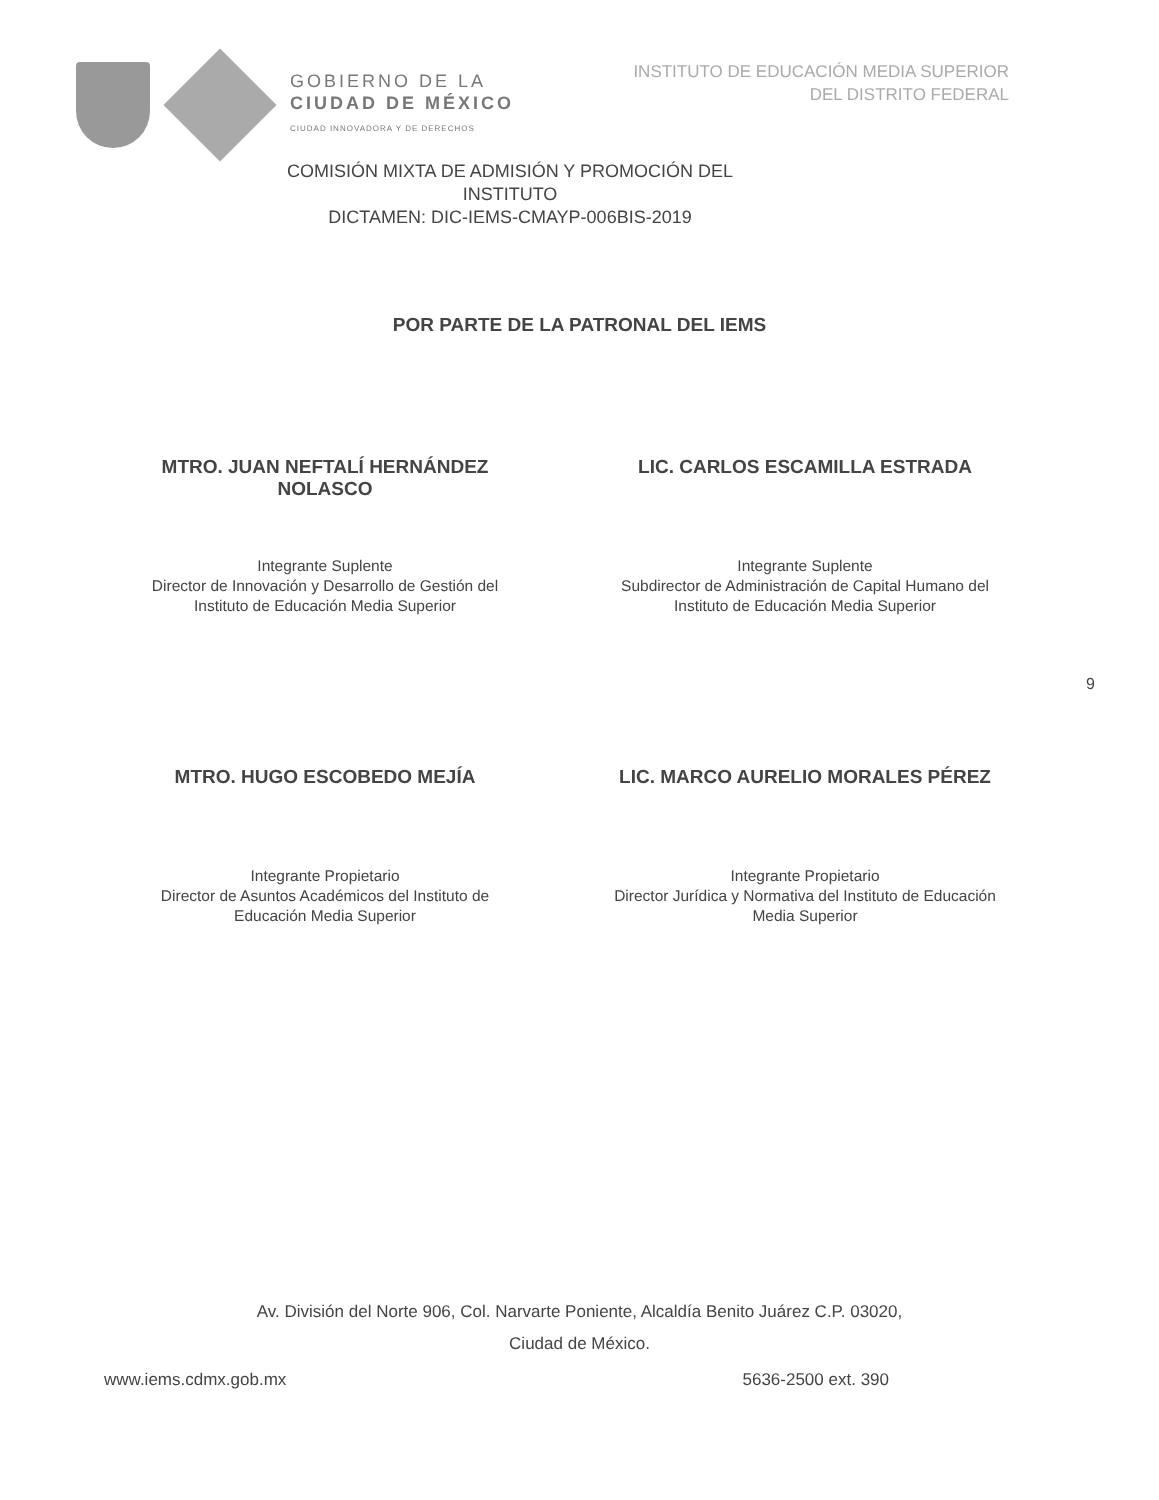GOBIERNO DE LA
CIUDAD DE MÉXICO
CIUDAD INNOVADORA Y DE DERECHOS
INSTITUTO DE EDUCACIÓN MEDIA SUPERIOR
DEL DISTRITO FEDERAL
COMISIÓN MIXTA DE ADMISIÓN Y PROMOCIÓN DEL INSTITUTO
DICTAMEN: DIC-IEMS-CMAYP-006BIS-2019
POR PARTE DE LA PATRONAL DEL IEMS
MTRO. JUAN NEFTALÍ HERNÁNDEZ
NOLASCO
Integrante Suplente
Director de Innovación y Desarrollo de Gestión del
Instituto de Educación Media Superior
LIC. CARLOS ESCAMILLA ESTRADA
Integrante Suplente
Subdirector de Administración de Capital Humano del
Instituto de Educación Media Superior
MTRO. HUGO ESCOBEDO MEJÍA
Integrante Propietario
Director de Asuntos Académicos del Instituto de
Educación Media Superior
LIC. MARCO AURELIO MORALES PÉREZ
Integrante Propietario
Director Jurídica y Normativa del Instituto de Educación
Media Superior
9
Av. División del Norte 906, Col. Narvarte Poniente, Alcaldía Benito Juárez C.P. 03020,
Ciudad de México.
www.iems.cdmx.gob.mx 5636-2500 ext. 390